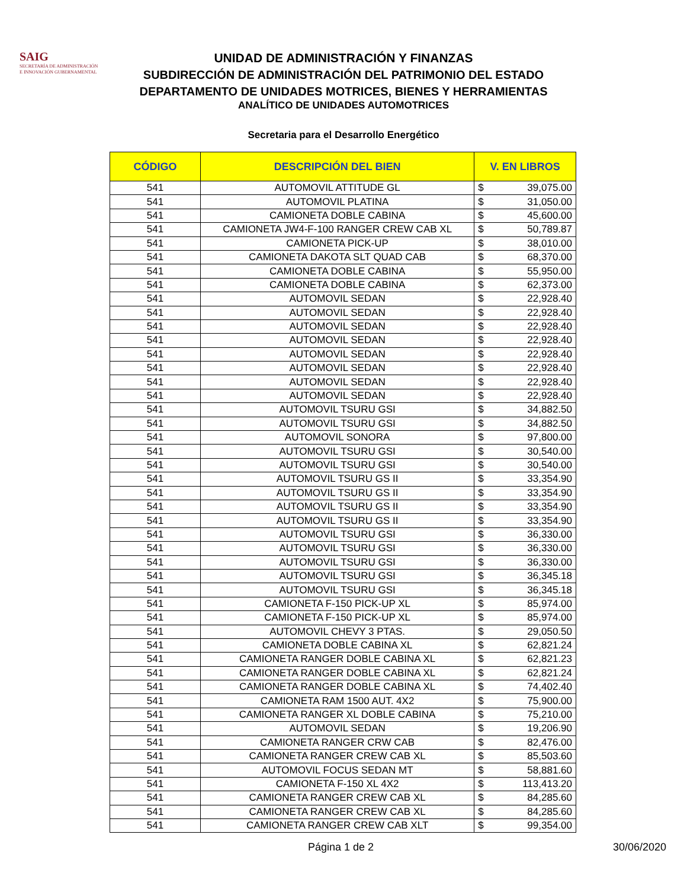SAIG
SECRETARÍA DE ADMINISTRACIÓN
E INNOVACIÓN GUBERNAMENTAL
UNIDAD DE ADMINISTRACIÓN Y FINANZAS
SUBDIRECCIÓN DE ADMINISTRACIÓN DEL PATRIMONIO DEL ESTADO
DEPARTAMENTO DE UNIDADES MOTRICES, BIENES Y HERRAMIENTAS
ANALÍTICO DE UNIDADES AUTOMOTRICES
Secretaria para el Desarrollo Energético
| CÓDIGO | DESCRIPCIÓN DEL BIEN | V. EN LIBROS | |
| --- | --- | --- | --- |
| 541 | AUTOMOVIL ATTITUDE GL | $ | 39,075.00 |
| 541 | AUTOMOVIL PLATINA | $ | 31,050.00 |
| 541 | CAMIONETA DOBLE CABINA | $ | 45,600.00 |
| 541 | CAMIONETA JW4-F-100 RANGER CREW CAB XL | $ | 50,789.87 |
| 541 | CAMIONETA PICK-UP | $ | 38,010.00 |
| 541 | CAMIONETA DAKOTA SLT QUAD CAB | $ | 68,370.00 |
| 541 | CAMIONETA DOBLE CABINA | $ | 55,950.00 |
| 541 | CAMIONETA DOBLE CABINA | $ | 62,373.00 |
| 541 | AUTOMOVIL SEDAN | $ | 22,928.40 |
| 541 | AUTOMOVIL SEDAN | $ | 22,928.40 |
| 541 | AUTOMOVIL SEDAN | $ | 22,928.40 |
| 541 | AUTOMOVIL SEDAN | $ | 22,928.40 |
| 541 | AUTOMOVIL SEDAN | $ | 22,928.40 |
| 541 | AUTOMOVIL SEDAN | $ | 22,928.40 |
| 541 | AUTOMOVIL SEDAN | $ | 22,928.40 |
| 541 | AUTOMOVIL SEDAN | $ | 22,928.40 |
| 541 | AUTOMOVIL TSURU GSI | $ | 34,882.50 |
| 541 | AUTOMOVIL TSURU GSI | $ | 34,882.50 |
| 541 | AUTOMOVIL SONORA | $ | 97,800.00 |
| 541 | AUTOMOVIL TSURU GSI | $ | 30,540.00 |
| 541 | AUTOMOVIL TSURU GSI | $ | 30,540.00 |
| 541 | AUTOMOVIL TSURU GS II | $ | 33,354.90 |
| 541 | AUTOMOVIL TSURU GS II | $ | 33,354.90 |
| 541 | AUTOMOVIL TSURU GS II | $ | 33,354.90 |
| 541 | AUTOMOVIL TSURU GS II | $ | 33,354.90 |
| 541 | AUTOMOVIL TSURU GSI | $ | 36,330.00 |
| 541 | AUTOMOVIL TSURU GSI | $ | 36,330.00 |
| 541 | AUTOMOVIL TSURU GSI | $ | 36,330.00 |
| 541 | AUTOMOVIL TSURU GSI | $ | 36,345.18 |
| 541 | AUTOMOVIL TSURU GSI | $ | 36,345.18 |
| 541 | CAMIONETA F-150 PICK-UP XL | $ | 85,974.00 |
| 541 | CAMIONETA F-150 PICK-UP XL | $ | 85,974.00 |
| 541 | AUTOMOVIL CHEVY 3 PTAS. | $ | 29,050.50 |
| 541 | CAMIONETA DOBLE CABINA XL | $ | 62,821.24 |
| 541 | CAMIONETA RANGER DOBLE CABINA XL | $ | 62,821.23 |
| 541 | CAMIONETA RANGER DOBLE CABINA XL | $ | 62,821.24 |
| 541 | CAMIONETA RANGER DOBLE CABINA XL | $ | 74,402.40 |
| 541 | CAMIONETA RAM 1500 AUT. 4X2 | $ | 75,900.00 |
| 541 | CAMIONETA RANGER XL DOBLE CABINA | $ | 75,210.00 |
| 541 | AUTOMOVIL SEDAN | $ | 19,206.90 |
| 541 | CAMIONETA RANGER CRW CAB | $ | 82,476.00 |
| 541 | CAMIONETA RANGER CREW CAB XL | $ | 85,503.60 |
| 541 | AUTOMOVIL FOCUS SEDAN MT | $ | 58,881.60 |
| 541 | CAMIONETA F-150 XL 4X2 | $ | 113,413.20 |
| 541 | CAMIONETA RANGER CREW CAB XL | $ | 84,285.60 |
| 541 | CAMIONETA RANGER CREW CAB XL | $ | 84,285.60 |
| 541 | CAMIONETA RANGER CREW CAB XLT | $ | 99,354.00 |
Página 1 de 2 30/06/2020